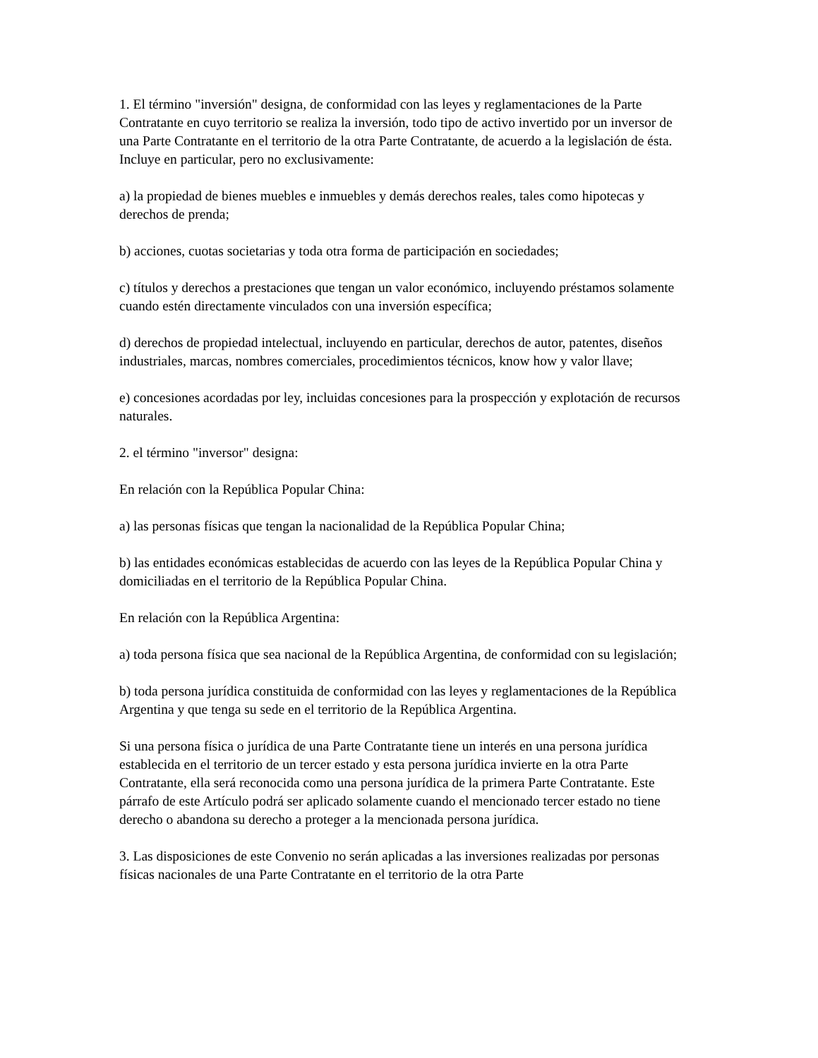1. El término "inversión" designa, de conformidad con las leyes y reglamentaciones de la Parte Contratante en cuyo territorio se realiza la inversión, todo tipo de activo invertido por un inversor de una Parte Contratante en el territorio de la otra Parte Contratante, de acuerdo a la legislación de ésta. Incluye en particular, pero no exclusivamente:
a) la propiedad de bienes muebles e inmuebles y demás derechos reales, tales como hipotecas y derechos de prenda;
b) acciones, cuotas societarias y toda otra forma de participación en sociedades;
c) títulos y derechos a prestaciones que tengan un valor económico, incluyendo préstamos solamente cuando estén directamente vinculados con una inversión específica;
d) derechos de propiedad intelectual, incluyendo en particular, derechos de autor, patentes, diseños industriales, marcas, nombres comerciales, procedimientos técnicos, know how y valor llave;
e) concesiones acordadas por ley, incluidas concesiones para la prospección y explotación de recursos naturales.
2. el término "inversor" designa:
En relación con la República Popular China:
a) las personas físicas que tengan la nacionalidad de la República Popular China;
b) las entidades económicas establecidas de acuerdo con las leyes de la República Popular China y domiciliadas en el territorio de la República Popular China.
En relación con la República Argentina:
a) toda persona física que sea nacional de la República Argentina, de conformidad con su legislación;
b) toda persona jurídica constituida de conformidad con las leyes y reglamentaciones de la República Argentina y que tenga su sede en el territorio de la República Argentina.
Si una persona física o jurídica de una Parte Contratante tiene un interés en una persona jurídica establecida en el territorio de un tercer estado y esta persona jurídica invierte en la otra Parte Contratante, ella será reconocida como una persona jurídica de la primera Parte Contratante. Este párrafo de este Artículo podrá ser aplicado solamente cuando el mencionado tercer estado no tiene derecho o abandona su derecho a proteger a la mencionada persona jurídica.
3. Las disposiciones de este Convenio no serán aplicadas a las inversiones realizadas por personas físicas nacionales de una Parte Contratante en el territorio de la otra Parte